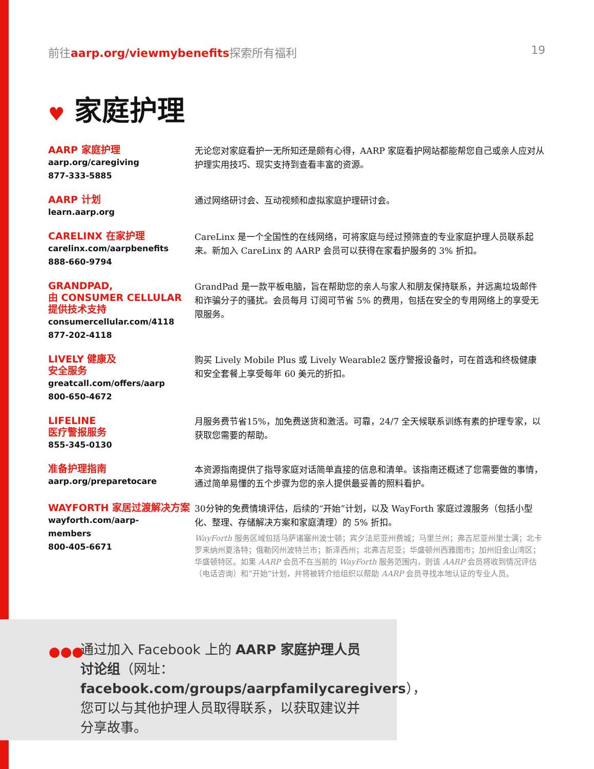前往aarp.org/viewmybenefits探索所有福利
19
♥ 家庭护理
AARP 家庭护理
aarp.org/caregiving
877-333-5885
无论您对家庭看护一无所知还是颇有心得，AARP 家庭看护网站都能帮您自己或亲人应对从护理实用技巧、现实支持到查看丰富的资源。
AARP 计划
learn.aarp.org
通过网络研讨会、互动视频和虚拟家庭护理研讨会。
CARELINX 在家护理
carelinx.com/aarpbenefits
888-660-9794
CareLinx 是一个全国性的在线网络，可将家庭与经过预筛查的专业家庭护理人员联系起来。新加入 CareLinx 的 AARP 会员可以获得在家看护服务的 3% 折扣。
GRANDPAD,
由 CONSUMER CELLULAR
提供技术支持
consumercellular.com/4118
877-202-4118
GrandPad 是一款平板电脑，旨在帮助您的亲人与家人和朋友保持联系，并远离垃圾邮件和诈骗分子的骚扰。会员每月 订阅可节省 5% 的费用，包括在安全的专用网络上的享受无限服务。
LIVELY 健康及
安全服务
greatcall.com/offers/aarp
800-650-4672
购买 Lively Mobile Plus 或 Lively Wearable2 医疗警报设备时，可在首选和终极健康和安全套餐上享受每年 60 美元的折扣。
LIFELINE
医疗警报服务
855-345-0130
月服务费节省15%，加免费送货和激活。可靠，24/7 全天候联系训练有素的护理专家，以获取您需要的帮助。
准备护理指南
aarp.org/preparetocare
本资源指南提供了指导家庭对话简单直接的信息和清单。该指南还概述了您需要做的事情，通过简单易懂的五个步骤为您的亲人提供最妥善的照料看护。
WAYFORTH 家居过渡解决方案
wayforth.com/aarp-
members
800-405-6671
30分钟的免费情境评估，后续的“开始”计划，以及 WayForth 家庭过渡服务（包括小型化、整理、存储解决方案和家庭清理）的 5% 折扣。
WayForth 服务区域包括马萨诸塞州波士顿；宾夕法尼亚州费城；马里兰州；弗吉尼亚州里士满；北卡罗来纳州夏洛特；俄勒冈州波特兰市；新泽西州；北弗吉尼亚；华盛顿州西雅图市；加州旧金山湾区；华盛顿特区。如果 AARP 会员不在当前的 WayForth 服务范围内，则该 AARP 会员将收到情况评估（电话咨询）和“开始”计划，并将被转介给组织以帮助 AARP 会员寻找本地认证的专业人员。
●●●
通过加入 Facebook 上的 AARP 家庭护理人员讨论组（网址：facebook.com/groups/aarpfamilycaregivers），您可以与其他护理人员取得联系，以获取建议并分享故事。